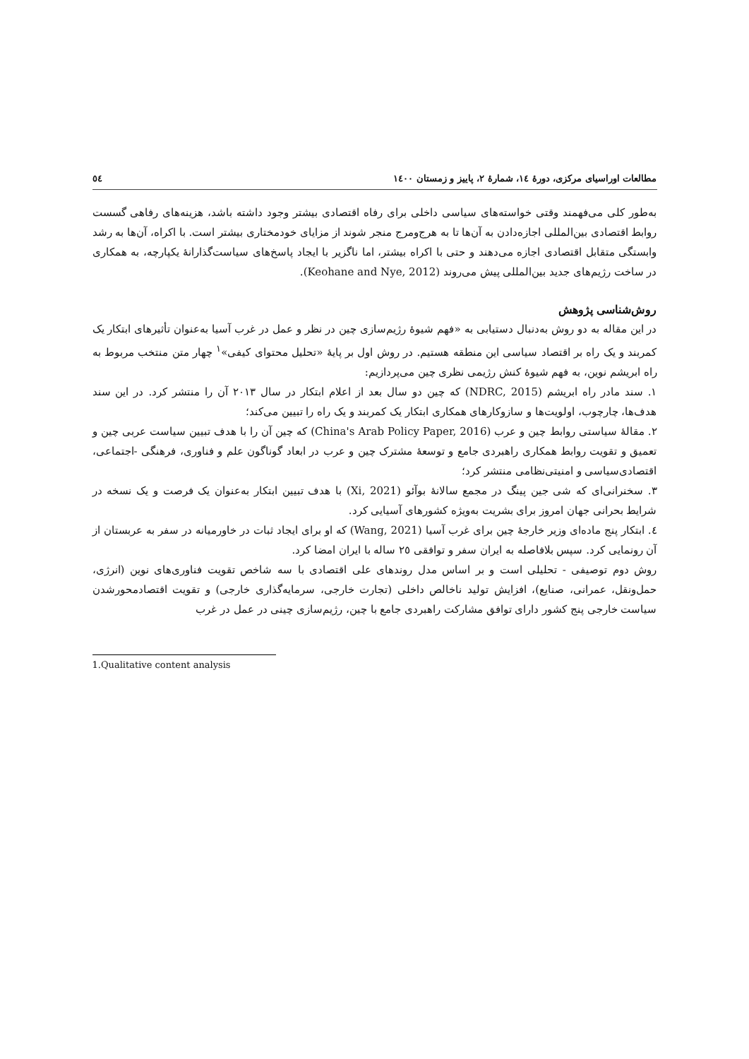مطالعات اوراسیای مرکزی، دورهٔ ١٤، شمارهٔ ٢، پاییز و زمستان ١٤٠٠ ٥٤
به‌طور کلی می‌فهمند وقتی خواسته‌های سیاسی داخلی برای رفاه اقتصادی بیشتر وجود داشته باشد، هزینه‌های رفاهی گسست روابط اقتصادی بین‌المللی اجازه‌دادن به آن‌ها تا به هرج‌ومرج منجر شوند از مزایای خودمختاری بیشتر است. با اکراه، آن‌ها به رشد وابستگی متقابل اقتصادی اجازه می‌دهند و حتی با اکراه بیشتر، اما ناگزیر با ایجاد پاسخ‌های سیاست‌گذارانهٔ یکپارچه، به همکاری در ساخت رژیم‌های جدید بین‌المللی پیش می‌روند (Keohane and Nye, 2012).
روش‌شناسی پژوهش
در این مقاله به دو روش به‌دنبال دستیابی به «فهم شیوهٔ رژیم‌سازی چین در نظر و عمل در غرب آسیا به‌عنوان تأثیرهای ابتکار یک کمربند و یک راه بر اقتصاد سیاسی این منطقه هستیم. در روش اول بر پایهٔ «تحلیل محتوای کیفی»<sup>١</sup> چهار متن منتخب مربوط به راه ابریشم نوین، به فهم شیوهٔ کنش رژیمی نظری چین می‌پردازیم:
١. سند مادر راه ابریشم (NDRC, 2015) که چین دو سال بعد از اعلام ابتکار در سال ٢٠١٣ آن را منتشر کرد. در این سند هدف‌ها، چارچوب، اولویت‌ها و سازوکارهای همکاری ابتکار یک کمربند و یک راه را تبیین می‌کند؛
٢. مقالهٔ سیاستی روابط چین و عرب (China's Arab Policy Paper, 2016) که چین آن را با هدف تبیین سیاست عربی چین و تعمیق و تقویت روابط همکاری راهبردی جامع و توسعهٔ مشترک چین و عرب در ابعاد گوناگون علم و فناوری، فرهنگی -اجتماعی، اقتصادی‌سیاسی و امنیتی‌نظامی منتشر کرد؛
٣. سخنرانی‌ای که شی جین پینگ در مجمع سالانهٔ بوآئو (Xi, 2021) با هدف تبیین ابتکار به‌عنوان یک فرصت و یک نسخه در شرایط بحرانی جهان امروز برای بشریت به‌ویژه کشورهای آسیایی کرد.
٤. ابتکار پنج ماده‌ای وزیر خارجهٔ چین برای غرب آسیا (Wang, 2021) که او برای ایجاد ثبات در خاورمیانه در سفر به عربستان از آن رونمایی کرد. سپس بلافاصله به ایران سفر و توافقی ٢٥ ساله با ایران امضا کرد.
روش دوم توصیفی - تحلیلی است و بر اساس مدل روندهای علی اقتصادی با سه شاخص تقویت فناوری‌های نوین (انرژی، حمل‌ونقل، عمرانی، صنایع)، افزایش تولید ناخالص داخلی (تجارت خارجی، سرمایه‌گذاری خارجی) و تقویت اقتصادمحورشدن سیاست خارجی پنج کشور دارای توافق مشارکت راهبردی جامع با چین، رژیم‌سازی چینی در عمل در غرب
1.Qualitative content analysis